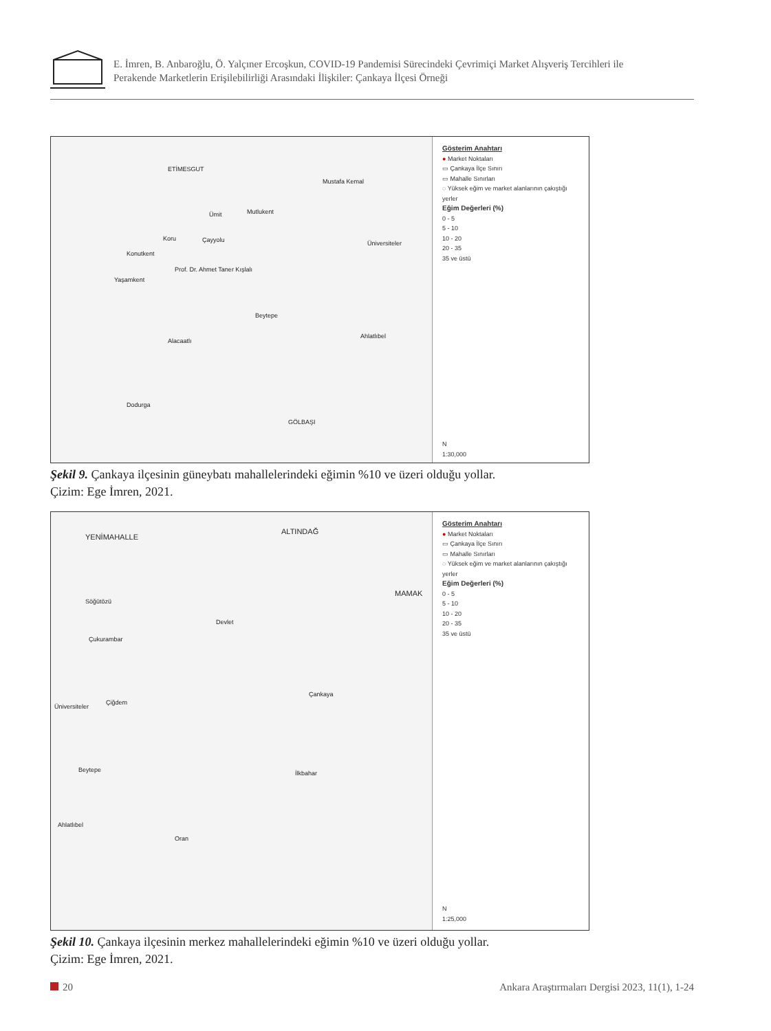E. İmren, B. Anbaroğlu, Ö. Yalçıner Ercoşkun, COVID-19 Pandemisi Sürecindeki Çevrimiçi Market Alışveriş Tercihleri ile
Perakende Marketlerin Erişilebilirliği Arasındaki İlişkiler: Çankaya İlçesi Örneği
ETİMESGUT
Mustafa Kemal
Ümit Mutlukent
Koru Çayyolu
Konutkent
Üniversiteler
Prof. Dr. Ahmet Taner Kışlalı
Yaşamkent
Beytepe
Ahlatlıbel
Alacaatlı
Dodurga
GÖLBAŞI
Gösterim Anahtarı
● Market Noktaları
▭ Çankaya İlçe Sınırı
▭ Mahalle Sınırları
◌ Yüksek eğim ve market alanlarının çakıştığı yerler
Eğim Değerleri (%)
0 - 5
5 - 10
10 - 20
20 - 35
35 ve üstü
N
1:30,000
Şekil 9. Çankaya ilçesinin güneybatı mahallelerindeki eğimin %10 ve üzeri olduğu yollar.
Çizim: Ege İmren, 2021.
YENİMAHALLE
ALTINDAĞ
MAMAK
Devlet
Söğütözü
Çukurambar
Üniversiteler
Çiğdem
Çankaya
Beytepe
Ahlatlıbel
Oran
İlkbahar
Gösterim Anahtarı
● Market Noktaları
▭ Çankaya İlçe Sınırı
▭ Mahalle Sınırları
◌ Yüksek eğim ve market alanlarının çakıştığı yerler
Eğim Değerleri (%)
0 - 5
5 - 10
10 - 20
20 - 35
35 ve üstü
N
1:25,000
Şekil 10. Çankaya ilçesinin merkez mahallelerindeki eğimin %10 ve üzeri olduğu yollar.
Çizim: Ege İmren, 2021.
20 Ankara Araştırmaları Dergisi 2023, 11(1), 1-24